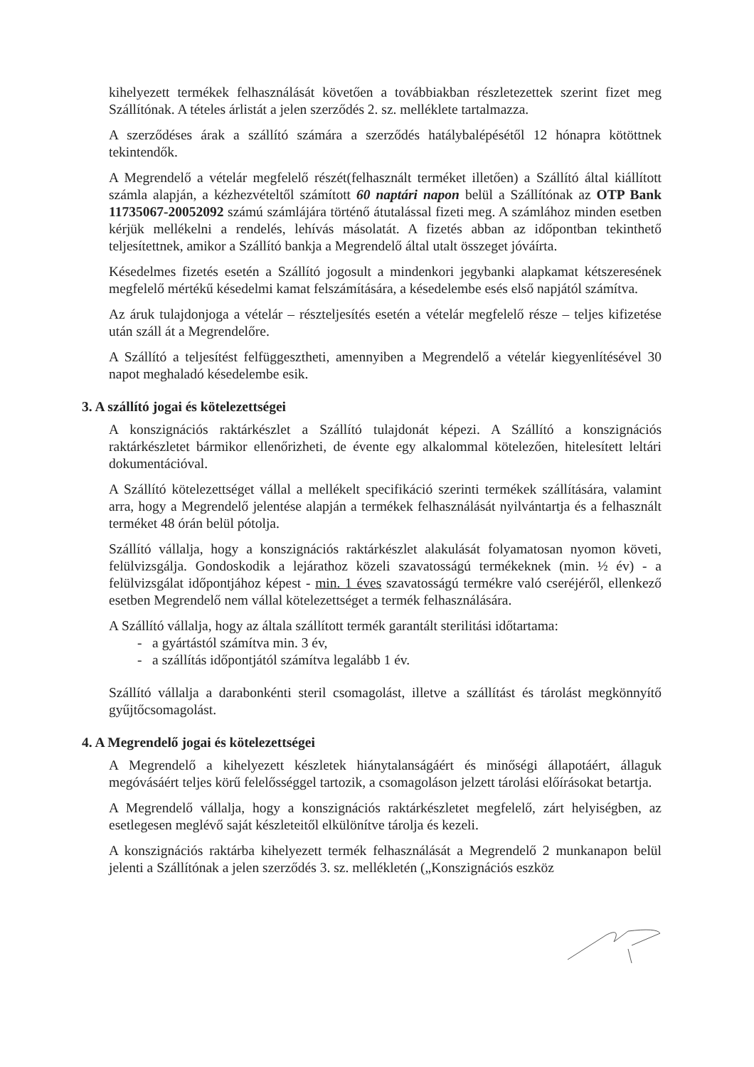kihelyezett termékek felhasználását követően a továbbiakban részletezettek szerint fizet meg Szállítónak. A tételes árlistát a jelen szerződés 2. sz. melléklete tartalmazza.
A szerződéses árak a szállító számára a szerződés hatálybalépésétől 12 hónapra kötöttnek tekintendők.
A Megrendelő a vételár megfelelő részét(felhasznált terméket illetően) a Szállító által kiállított számla alapján, a kézhezvételtől számított 60 naptári napon belül a Szállítónak az OTP Bank 11735067-20052092 számú számlájára történő átutalással fizeti meg. A számlához minden esetben kérjük mellékelni a rendelés, lehívás másolatát. A fizetés abban az időpontban tekinthető teljesítettnek, amikor a Szállító bankja a Megrendelő által utalt összeget jóváírta.
Késedelmes fizetés esetén a Szállító jogosult a mindenkori jegybanki alapkamat kétszeresének megfelelő mértékű késedelmi kamat felszámítására, a késedelembe esés első napjától számítva.
Az áruk tulajdonjoga a vételár – részteljesítés esetén a vételár megfelelő része – teljes kifizetése után száll át a Megrendelőre.
A Szállító a teljesítést felfüggesztheti, amennyiben a Megrendelő a vételár kiegyenlítésével 30 napot meghaladó késedelembe esik.
3. A szállító jogai és kötelezettségei
A konszignációs raktárkészlet a Szállító tulajdonát képezi. A Szállító a konszignációs raktárkészletet bármikor ellenőrizheti, de évente egy alkalommal kötelezően, hitelesített leltári dokumentációval.
A Szállító kötelezettséget vállal a mellékelt specifikáció szerinti termékek szállítására, valamint arra, hogy a Megrendelő jelentése alapján a termékek felhasználását nyilvántartja és a felhasznált terméket 48 órán belül pótolja.
Szállító vállalja, hogy a konszignációs raktárkészlet alakulását folyamatosan nyomon követi, felülvizsgálja. Gondoskodik a lejárathoz közeli szavatosságú termékeknek (min. ½ év) - a felülvizsgálat időpontjához képest - min. 1 éves szavatosságú termékre való cseréjéről, ellenkező esetben Megrendelő nem vállal kötelezettséget a termék felhasználására.
A Szállító vállalja, hogy az általa szállított termék garantált sterilitási időtartama:
- a gyártástól számítva min. 3 év,
- a szállítás időpontjától számítva legalább 1 év.
Szállító vállalja a darabonkénti steril csomagolást, illetve a szállítást és tárolást megkönnyítő gyűjtőcsomagolást.
4. A Megrendelő jogai és kötelezettségei
A Megrendelő a kihelyezett készletek hiánytalanságáért és minőségi állapotáért, állaguk megóvásáért teljes körű felelősséggel tartozik, a csomagoláson jelzett tárolási előírásokat betartja.
A Megrendelő vállalja, hogy a konszignációs raktárkészletet megfelelő, zárt helyiségben, az esetlegesen meglévő saját készleteitől elkülönítve tárolja és kezeli.
A konszignációs raktárba kihelyezett termék felhasználását a Megrendelő 2 munkanapon belül jelenti a Szállítónak a jelen szerződés 3. sz. mellékletén („Konszignációs eszköz